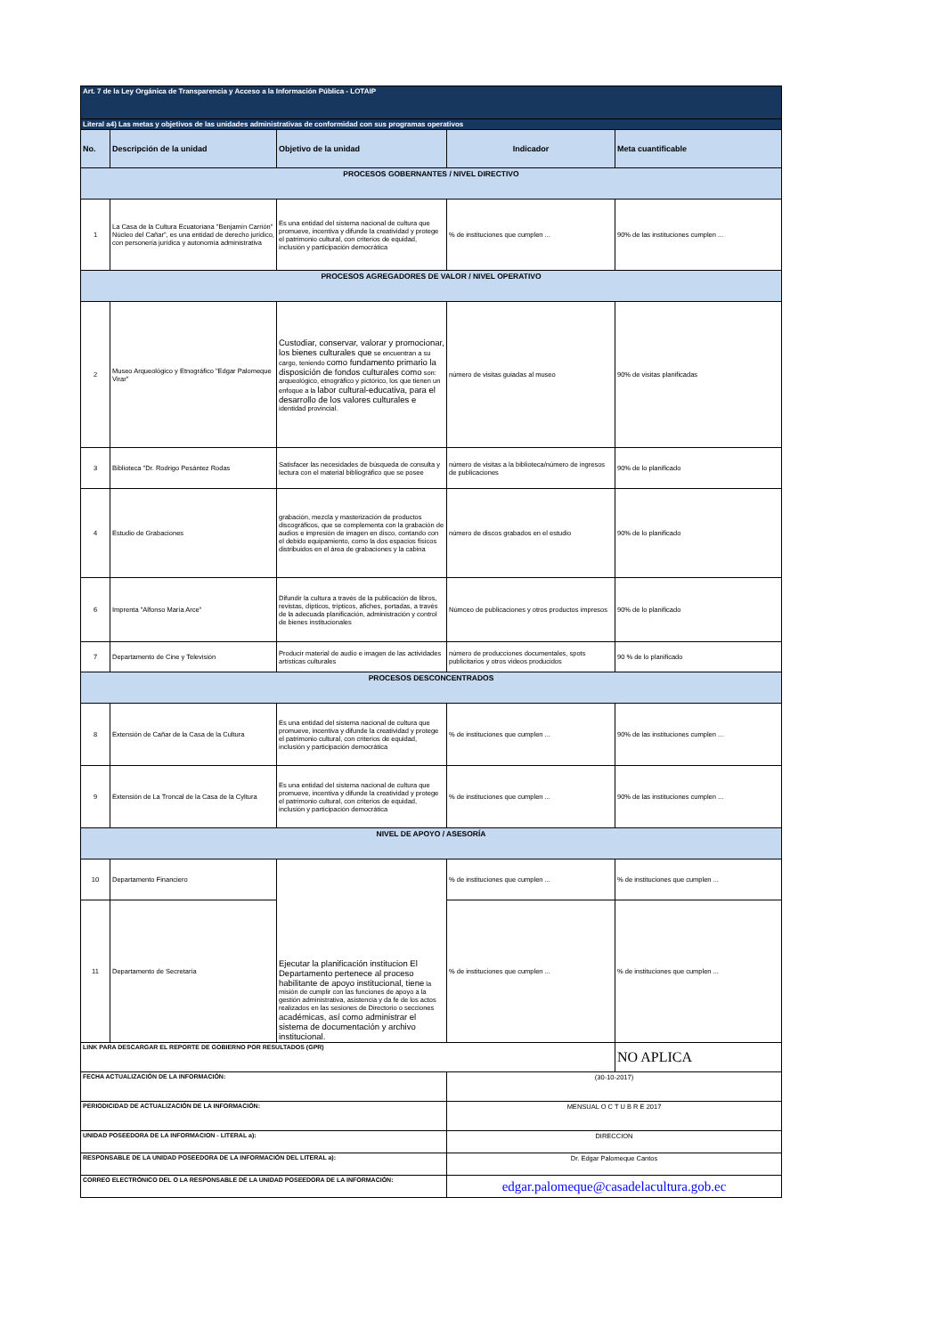| Art. 7 de la Ley Orgánica de Transparencia y Acceso a la Información Pública - LOTAIP | | | | |
| Literal a4) Las metas y objetivos de las unidades administrativas de conformidad con sus programas operativos | | | | |
| No. | Descripción de la unidad | Objetivo de la unidad | Indicador | Meta cuantificable |
| PROCESOS GOBERNANTES / NIVEL DIRECTIVO | | | | |
| 1 | La Casa de la Cultura Ecuatoriana "Benjamín Carrión" Núcleo del Cañar", es una entidad de derecho jurídico, con personería jurídica y autonomía administrativa | Es una entidad del sistema nacional de cultura que promueve, incentiva y difunde la creatividad y protege el patrimonio cultural, con criterios de equidad, inclusión y participación democrática | % de instituciones que cumplen ... | 90% de las instituciones cumplen ... |
| PROCESOS AGREGADORES DE VALOR / NIVEL OPERATIVO | | | | |
| 2 | Museo Arqueológico y Etnográfico "Edgar Palomeque Virar" | Custodiar, conservar, valorar y promocionar, los bienes culturales que se encuentran a su cargo, teniendo como fundamento primario la disposición de fondos culturales como son: arqueológico, etnográfico y pictórico, los que tienen un enfoque a la labor cultural-educativa, para el desarrollo de los valores culturales e identidad provincial. | número de visitas guiadas al museo | 90% de visitas planificadas |
| 3 | Biblioteca "Dr. Rodrigo Pesántez Rodas | Satisfacer las necesidades de búsqueda de consulta y lectura con el material bibliográfico que se posee | número de visitas a la biblioteca/número de ingresos de publicaciones | 90% de lo planificado |
| 4 | Estudio de Grabaciones | grabación, mezcla y masterización de productos discográficos, que se complementa con la grabación de audios e impresión de imagen en disco, contando con el debido equipamiento, como la dos espacios físicos distribuidos en el área de grabaciones y la cabina | número de discos grabados en el estudio | 90% de lo planificado |
| 6 | Imprenta "Alfonso María Arce" | Difundir la cultura a través de la publicación de libros, revistas, dípticos, trípticos, afiches, portadas, a través de la adecuada planificación, administración y control de bienes institucionales | Númceo de publicaciones y otros productos impresos | 90% de lo planificado |
| 7 | Departamento de Cine y Televisión | Producir material de audio e imagen de las actividades artísticas culturales | número de producciones documentales, spots publicitarios y otros videos producidos | 90 % de lo planificado |
| PROCESOS DESCONCENTRADOS | | | | |
| 8 | Extensión de Cañar de la Casa de la Cultura | Es una entidad del sistema nacional de cultura que promueve, incentiva y difunde la creatividad y protege el patrimonio cultural, con criterios de equidad, inclusión y participación democrática | % de instituciones que cumplen ... | 90% de las instituciones cumplen ... |
| 9 | Extensión de La Troncal de la Casa de la Cyltura | Es una entidad del sistema nacional de cultura que promueve, incentiva y difunde la creatividad y protege el patrimonio cultural, con criterios de equidad, inclusión y participación democrática | % de instituciones que cumplen ... | 90% de las instituciones cumplen ... |
| NIVEL DE APOYO / ASESORÍA | | | | |
| 10 | Departamento Financiero | Ejecutar la planificación institucion El Departamento pertenece al proceso habilitante de apoyo institucional, tiene la misión de cumplir con las funciones de apoyo a la gestión administrativa, asistencia y da fe de los actos realizados en las sesiones de Directorio o secciones académicas, así como administrar el sistema de documentación y archivo institucional. | % de instituciones que cumplen ... | % de instituciones que cumplen ... |
| 11 | Departamento de Secretaría | | % de instituciones que cumplen ... | % de instituciones que cumplen ... |
| LINK PARA DESCARGAR EL REPORTE DE GOBIERNO POR RESULTADOS (GPR) | | | | NO APLICA |
| FECHA ACTUALIZACIÓN DE LA INFORMACIÓN: | | | (30-10-2017) | |
| PERIODICIDAD DE ACTUALIZACIÓN DE LA INFORMACIÓN: | | | MENSUAL O C T U B R E 2017 | |
| UNIDAD POSEEDORA DE LA INFORMACION - LITERAL a): | | | DIRECCION | |
| RESPONSABLE DE LA UNIDAD POSEEDORA DE LA INFORMACIÓN DEL LITERAL a): | | | Dr. Edgar Palomeque Cantos | |
| CORREO ELECTRÓNICO DEL O LA RESPONSABLE DE LA UNIDAD POSEEDORA DE LA INFORMACIÓN: | | | edgar.palomeque@casadelacultura.gob.ec | |